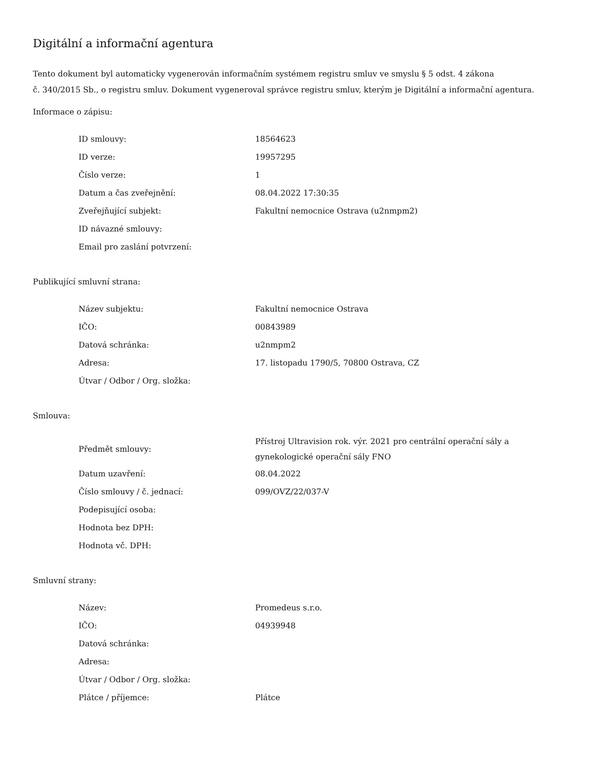Digitální a informační agentura
Tento dokument byl automaticky vygenerován informačním systémem registru smluv ve smyslu § 5 odst. 4 zákona
č. 340/2015 Sb., o registru smluv. Dokument vygeneroval správce registru smluv, kterým je Digitální a informační agentura.
Informace o zápisu:
| ID smlouvy: | 18564623 |
| ID verze: | 19957295 |
| Číslo verze: | 1 |
| Datum a čas zveřejnění: | 08.04.2022 17:30:35 |
| Zveřejňující subjekt: | Fakultní nemocnice Ostrava (u2nmpm2) |
| ID návazné smlouvy: | |
| Email pro zaslání potvrzení: | |
Publikující smluvní strana:
| Název subjektu: | Fakultní nemocnice Ostrava |
| IČO: | 00843989 |
| Datová schránka: | u2nmpm2 |
| Adresa: | 17. listopadu 1790/5, 70800 Ostrava, CZ |
| Útvar / Odbor / Org. složka: | |
Smlouva:
| Předmět smlouvy: | Přístroj Ultravision rok. výr. 2021 pro centrální operační sály a gynekologické operační sály FNO |
| Datum uzavření: | 08.04.2022 |
| Číslo smlouvy / č. jednací: | 099/OVZ/22/037-V |
| Podepisující osoba: | |
| Hodnota bez DPH: | |
| Hodnota vč. DPH: | |
Smluvní strany:
| Název: | Promedeus s.r.o. |
| IČO: | 04939948 |
| Datová schránka: | |
| Adresa: | |
| Útvar / Odbor / Org. složka: | |
| Plátce / příjemce: | Plátce |